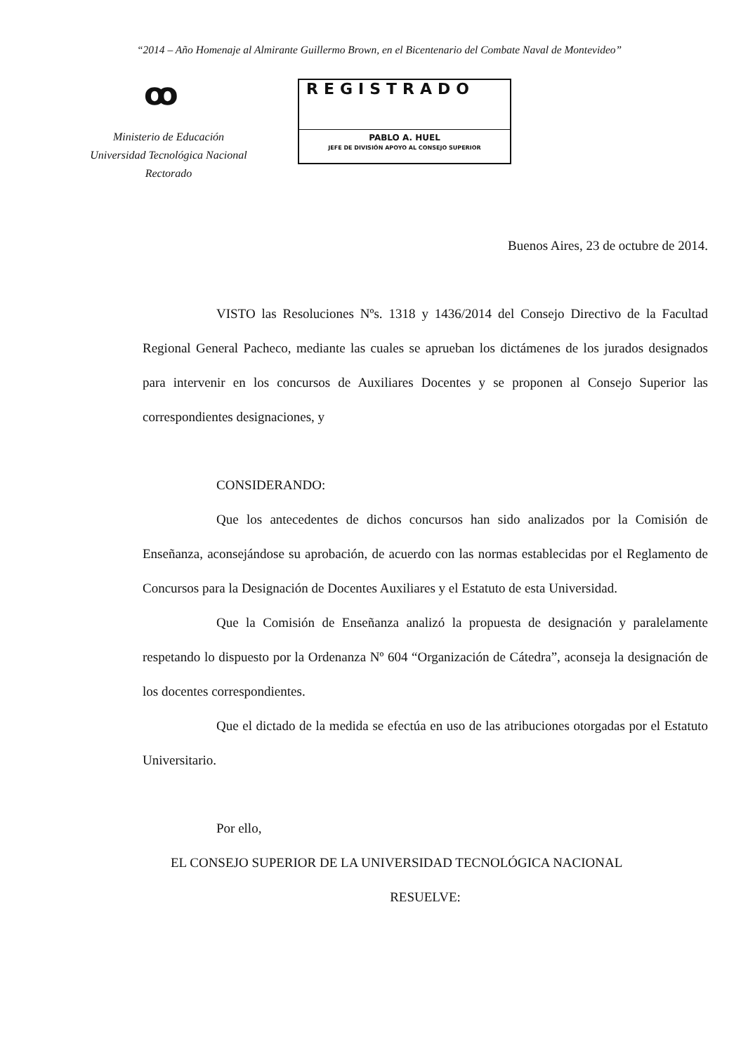“2014 – Año Homenaje al Almirante Guillermo Brown, en el Bicentenario del Combate Naval de Montevideo”
ꝏ
Ministerio de Educación
Universidad Tecnológica Nacional
Rectorado
REGISTRADO
PABLO A. HUEL
JEFE DE DIVISIÓN APOYO AL CONSEJO SUPERIOR
Buenos Aires, 23 de octubre de 2014.
VISTO las Resoluciones Nºs. 1318 y 1436/2014 del Consejo Directivo de la Facultad Regional General Pacheco, mediante las cuales se aprueban los dictámenes de los jurados designados para intervenir en los concursos de Auxiliares Docentes y se proponen al Consejo Superior las correspondientes designaciones, y
CONSIDERANDO:
Que los antecedentes de dichos concursos han sido analizados por la Comisión de Enseñanza, aconsejándose su aprobación, de acuerdo con las normas establecidas por el Reglamento de Concursos para la Designación de Docentes Auxiliares y el Estatuto de esta Universidad.
Que la Comisión de Enseñanza analizó la propuesta de designación y paralelamente respetando lo dispuesto por la Ordenanza Nº 604 “Organización de Cátedra”, aconseja la designación de los docentes correspondientes.
Que el dictado de la medida se efectúa en uso de las atribuciones otorgadas por el Estatuto Universitario.
Por ello,
EL CONSEJO SUPERIOR DE LA UNIVERSIDAD TECNOLÓGICA NACIONAL
RESUELVE: